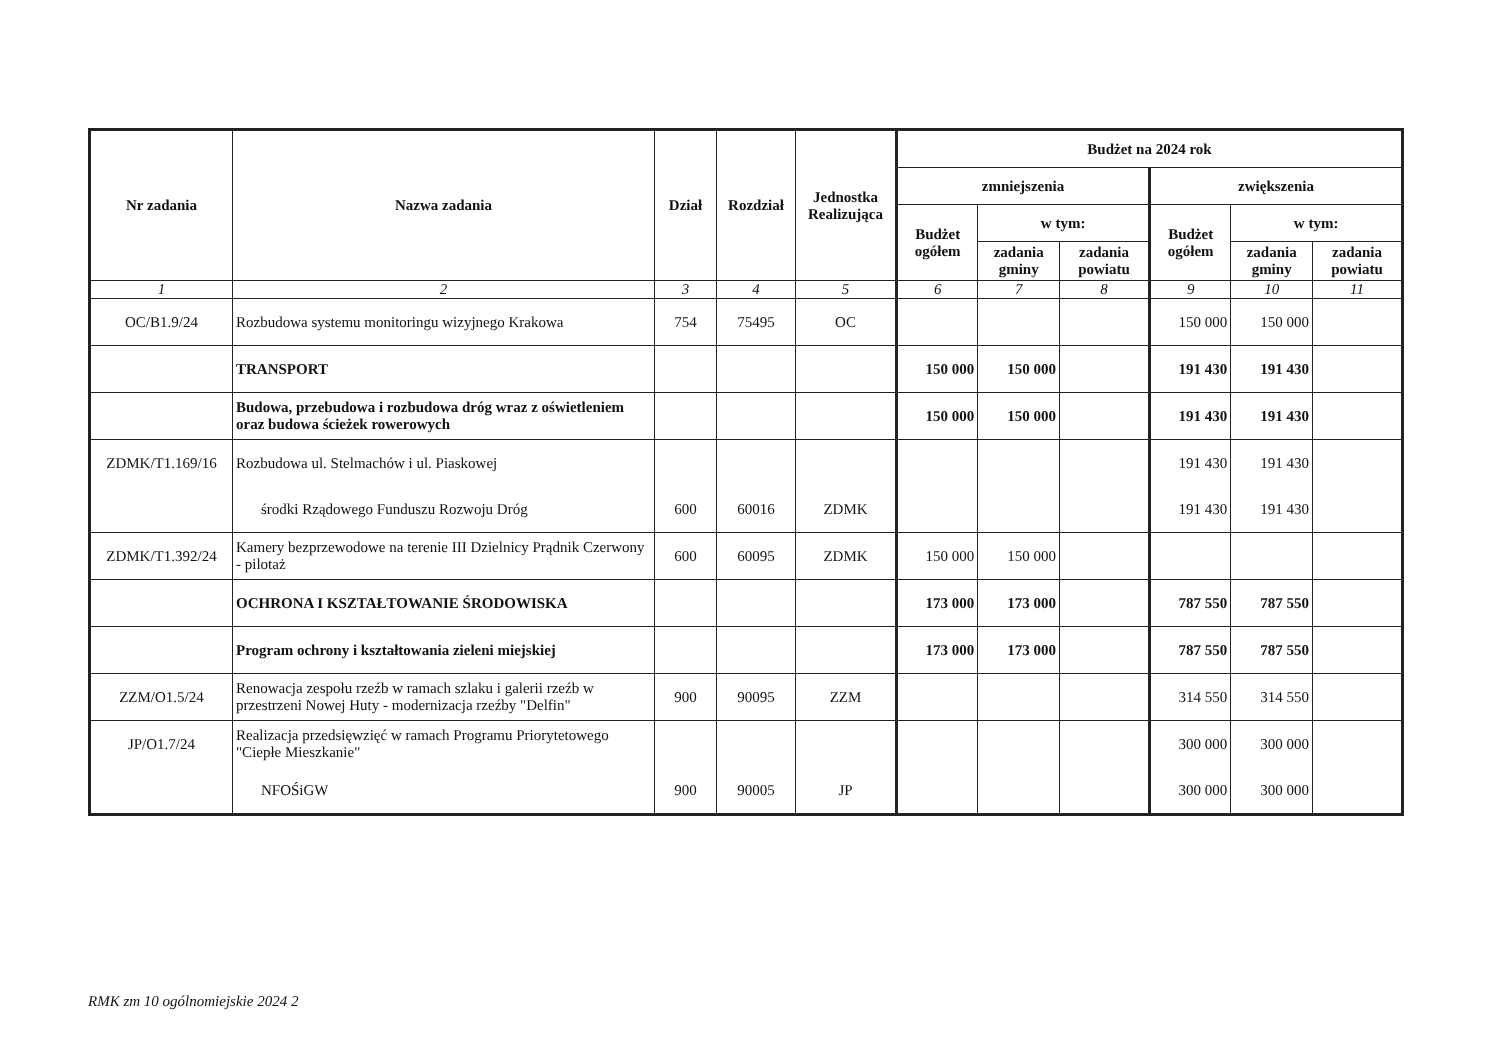| Nr zadania | Nazwa zadania | Dział | Rozdział | Jednostka Realizująca | Budżet na 2024 rok | | | | | |
| --- | --- | --- | --- | --- | --- | --- | --- | --- | --- | --- |
| | | | | | zmniejszenia | | | zwiększenia | | |
| | | | | | Budżet ogółem | w tym: | | Budżet ogółem | w tym: | |
| | | | | | | zadania gminy | zadania powiatu | | zadania gminy | zadania powiatu |
| 1 | 2 | 3 | 4 | 5 | 6 | 7 | 8 | 9 | 10 | 11 |
| OC/B1.9/24 | Rozbudowa systemu monitoringu wizyjnego Krakowa | 754 | 75495 | OC | | | | 150 000 | 150 000 | |
| | TRANSPORT | | | | 150 000 | 150 000 | | 191 430 | 191 430 | |
| | Budowa, przebudowa i rozbudowa dróg wraz z oświetleniem oraz budowa ścieżek rowerowych | | | | 150 000 | 150 000 | | 191 430 | 191 430 | |
| ZDMK/T1.169/16 | Rozbudowa ul. Stelmachów i ul. Piaskowej | | | | | | | 191 430 | 191 430 | |
| | środki Rządowego Funduszu Rozwoju Dróg | 600 | 60016 | ZDMK | | | | 191 430 | 191 430 | |
| ZDMK/T1.392/24 | Kamery bezprzewodowe na terenie III Dzielnicy Prądnik Czerwony - pilotaż | 600 | 60095 | ZDMK | 150 000 | 150 000 | | | | |
| | OCHRONA I KSZTAŁTOWANIE ŚRODOWISKA | | | | 173 000 | 173 000 | | 787 550 | 787 550 | |
| | Program ochrony i kształtowania zieleni miejskiej | | | | 173 000 | 173 000 | | 787 550 | 787 550 | |
| ZZM/O1.5/24 | Renowacja zespołu rzeźb w ramach szlaku i galerii rzeźb w przestrzeni Nowej Huty - modernizacja rzeźby "Delfin" | 900 | 90095 | ZZM | | | | 314 550 | 314 550 | |
| JP/O1.7/24 | Realizacja przedsięwzięć w ramach Programu Priorytetowego "Ciepłe Mieszkanie" | | | | | | | 300 000 | 300 000 | |
| | NFOŚiGW | 900 | 90005 | JP | | | | 300 000 | 300 000 | |
RMK zm 10 ogólnomiejskie 2024 2